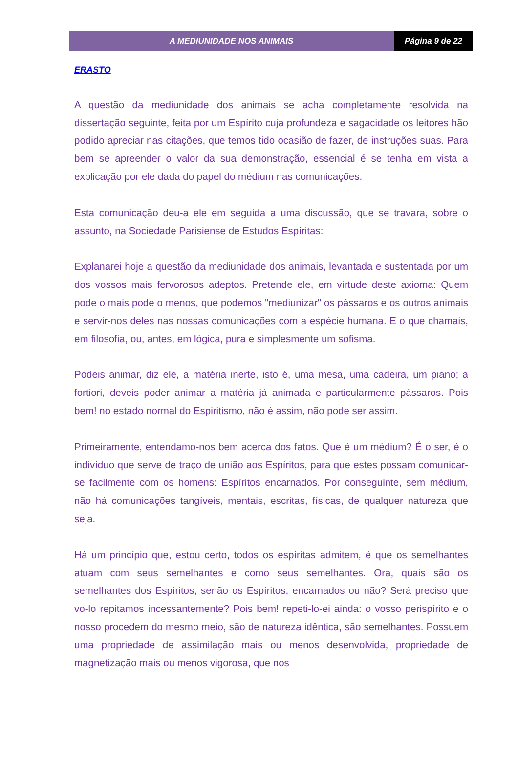A MEDIUNIDADE NOS ANIMAIS Página 9 de 22
ERASTO
A questão da mediunidade dos animais se acha completamente resolvida na dissertação seguinte, feita por um Espírito cuja profundeza e sagacidade os leitores hão podido apreciar nas citações, que temos tido ocasião de fazer, de instruções suas. Para bem se apreender o valor da sua demonstração, essencial é se tenha em vista a explicação por ele dada do papel do médium nas comunicações.
Esta comunicação deu-a ele em seguida a uma discussão, que se travara, sobre o assunto, na Sociedade Parisiense de Estudos Espíritas:
Explanarei hoje a questão da mediunidade dos animais, levantada e sustentada por um dos vossos mais fervorosos adeptos. Pretende ele, em virtude deste axioma: Quem pode o mais pode o menos, que podemos "mediunizar" os pássaros e os outros animais e servir-nos deles nas nossas comunicações com a espécie humana. E o que chamais, em filosofia, ou, antes, em lógica, pura e simplesmente um sofisma.
Podeis animar, diz ele, a matéria inerte, isto é, uma mesa, uma cadeira, um piano; a fortiori, deveis poder animar a matéria já animada e particularmente pássaros. Pois bem! no estado normal do Espiritismo, não é assim, não pode ser assim.
Primeiramente, entendamo-nos bem acerca dos fatos. Que é um médium? É o ser, é o indivíduo que serve de traço de união aos Espíritos, para que estes possam comunicar-se facilmente com os homens: Espíritos encarnados. Por conseguinte, sem médium, não há comunicações tangíveis, mentais, escritas, físicas, de qualquer natureza que seja.
Há um princípio que, estou certo, todos os espíritas admitem, é que os semelhantes atuam com seus semelhantes e como seus semelhantes. Ora, quais são os semelhantes dos Espíritos, senão os Espíritos, encarnados ou não? Será preciso que vo-lo repitamos incessantemente? Pois bem! repeti-lo-ei ainda: o vosso perispírito e o nosso procedem do mesmo meio, são de natureza idêntica, são semelhantes. Possuem uma propriedade de assimilação mais ou menos desenvolvida, propriedade de magnetização mais ou menos vigorosa, que nos